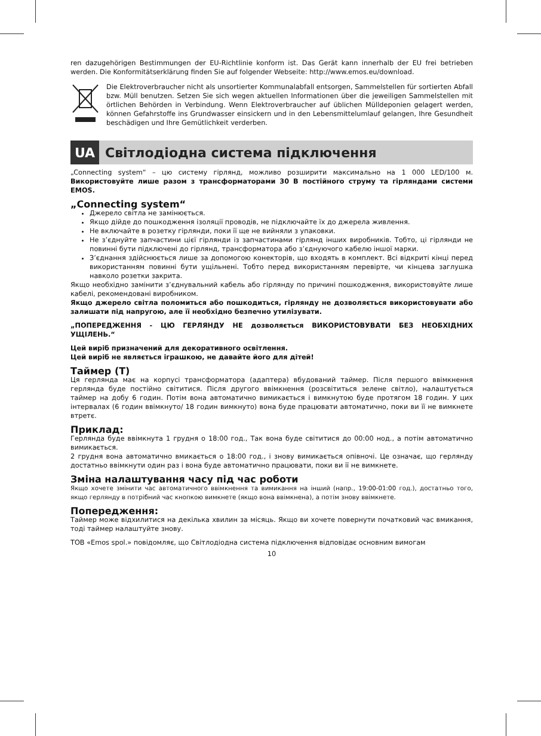ren dazugehörigen Bestimmungen der EU-Richtlinie konform ist. Das Gerät kann innerhalb der EU frei betrieben werden. Die Konformitätserklärung finden Sie auf folgender Webseite: http://www.emos.eu/download.
Die Elektroverbraucher nicht als unsortierter Kommunalabfall entsorgen, Sammelstellen für sortierten Abfall bzw. Müll benutzen. Setzen Sie sich wegen aktuellen Informationen über die jeweiligen Sammelstellen mit örtlichen Behörden in Verbindung. Wenn Elektroverbraucher auf üblichen Mülldeponien gelagert werden, können Gefahrstoffe ins Grundwasser einsickern und in den Lebensmittelumlauf gelangen, Ihre Gesundheit beschädigen und Ihre Gemütlichkeit verderben.
UA
Світлодіодна система підключення
„Connecting system“ – цю систему гірлянд, можливо розширити максимально на 1 000 LED/100 м. Використовуйте лише разом з трансформаторами 30 В постійного струму та гірляндами системи EMOS.
„Connecting system“
Джерело світла не замінюється.
Якщо дійде до пошкодження ізоляції проводів, не підключайте їх до джерела живлення.
Не включайте в розетку гірлянди, поки її ще не вийняли з упаковки.
Не з’єднуйте запчастини цієї гірлянди із запчастинами гірлянд інших виробників. Тобто, ці гірлянди не повинні бути підключені до гірлянд, трансформатора або з’єднуючого кабелю іншої марки.
З’єднання здійснюється лише за допомогою конекторів, що входять в комплект. Всі відкриті кінці перед використанням повинні бути ущільнені. Тобто перед використанням перевірте, чи кінцева заглушка навколо розетки закрита.
Якщо необхідно замінити з’єднувальний кабель або гірлянду по причині пошкодження, використовуйте лише кабелі, рекомендовані виробником.
Якщо джерело світла поломиться або пошкодиться, гірлянду не дозволяється використовувати або залишати під напругою, але її необхідно безпечно утилізувати.
„ПОПЕРЕДЖЕННЯ - ЦЮ ГЕРЛЯНДУ НЕ дозволяється ВИКОРИСТОВУВАТИ БЕЗ НЕОБХІДНИХ УЩІЛЕНЬ.“
Цей виріб призначений для декоративного освітлення.
Цей виріб не являється іграшкою, не давайте його для дітей!
Таймер (T)
Ця герлянда має на корпусі трансформатора (адаптера) вбудований таймер. Після першого ввімкнення герлянда буде постійно світитися. Після другого ввімкнення (розсвітиться зелене світло), налаштується таймер на добу 6 годин. Потім вона автоматично вимикається і вимкнутою буде протягом 18 годин. У цих інтервалах (6 годин ввімкнуто/ 18 годин вимкнуто) вона буде працювати автоматично, поки ви її не вимкнете втретє.
Приклад:
Герлянда буде ввімкнута 1 грудня о 18:00 год., Так вона буде світитися до 00:00 нод., а потім автоматично вимикається.
2 грудня вона автоматично вмикається о 18:00 год., і знову вимикається опівночі. Це означає, що герлянду достатньо ввімкнути один раз і вона буде автоматично працювати, поки ви її не вимкнете.
Зміна налаштування часу під час роботи
Якщо хочете змінити час автоматичного ввімкнення та вимикання на інший (напр., 19:00-01:00 год.), достатньо того, якщо герлянду в потрібний час кнопкою вимкнете (якщо вона ввімкнена), а потім знову ввімкнете.
Попередження:
Таймер може відхилитися на декілька хвилин за місяць. Якщо ви хочете повернути початковий час вмикання, тоді таймер налаштуйте знову.
ТОВ «Emos spol.» повідомляє, що Світлодіодна система підключення відповідає основним вимогам
10